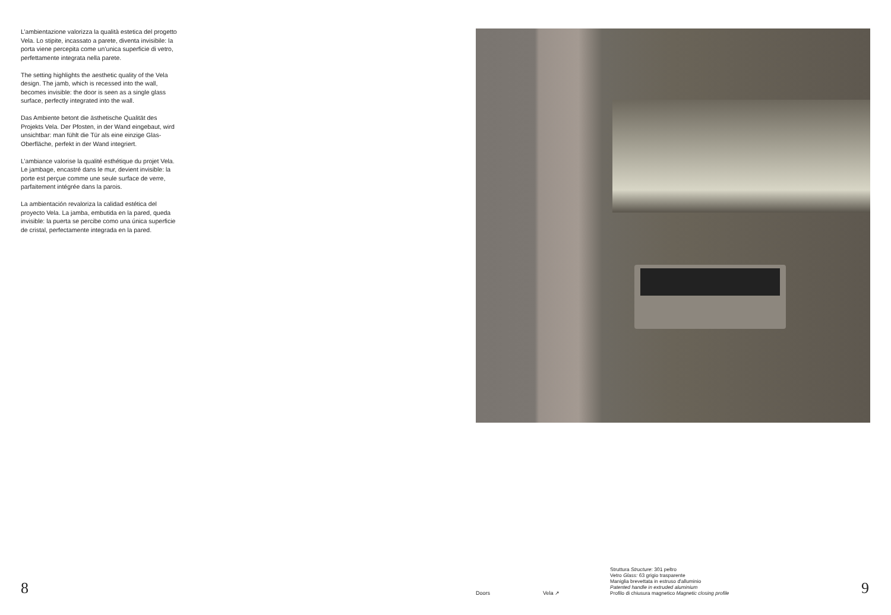L’ambientazione valorizza la qualità estetica del progetto Vela. Lo stipite, incassato a parete, diventa invisibile: la porta viene percepita come un’unica superficie di vetro, perfettamente integrata nella parete.
The setting highlights the aesthetic quality of the Vela design. The jamb, which is recessed into the wall, becomes invisible: the door is seen as a single glass surface, perfectly integrated into the wall.
Das Ambiente betont die ästhetische Qualität des Projekts Vela. Der Pfosten, in der Wand eingebaut, wird unsichtbar: man fühlt die Tür als eine einzige Glas-Oberfläche, perfekt in der Wand integriert.
L’ambiance valorise la qualité esthétique du projet Vela. Le jambage, encastré dans le mur, devient invisible: la porte est perçue comme une seule surface de verre, parfaitement intégrée dans la parois.
La ambientación revaloriza la calidad estética del proyecto Vela. La jamba, embutida en la pared, queda invisible: la puerta se percibe como una única superficie de cristal, perfectamente integrada en la pared.
8 Doors Vela ↗
Struttura Structure: 301 peltro
Vetro Glass: 63 grigio trasparente
Maniglia brevettata in estruso d'alluminio
Patented handle in extruded aluminium
Profilo di chiusura magnetico Magnetic closing profile
9